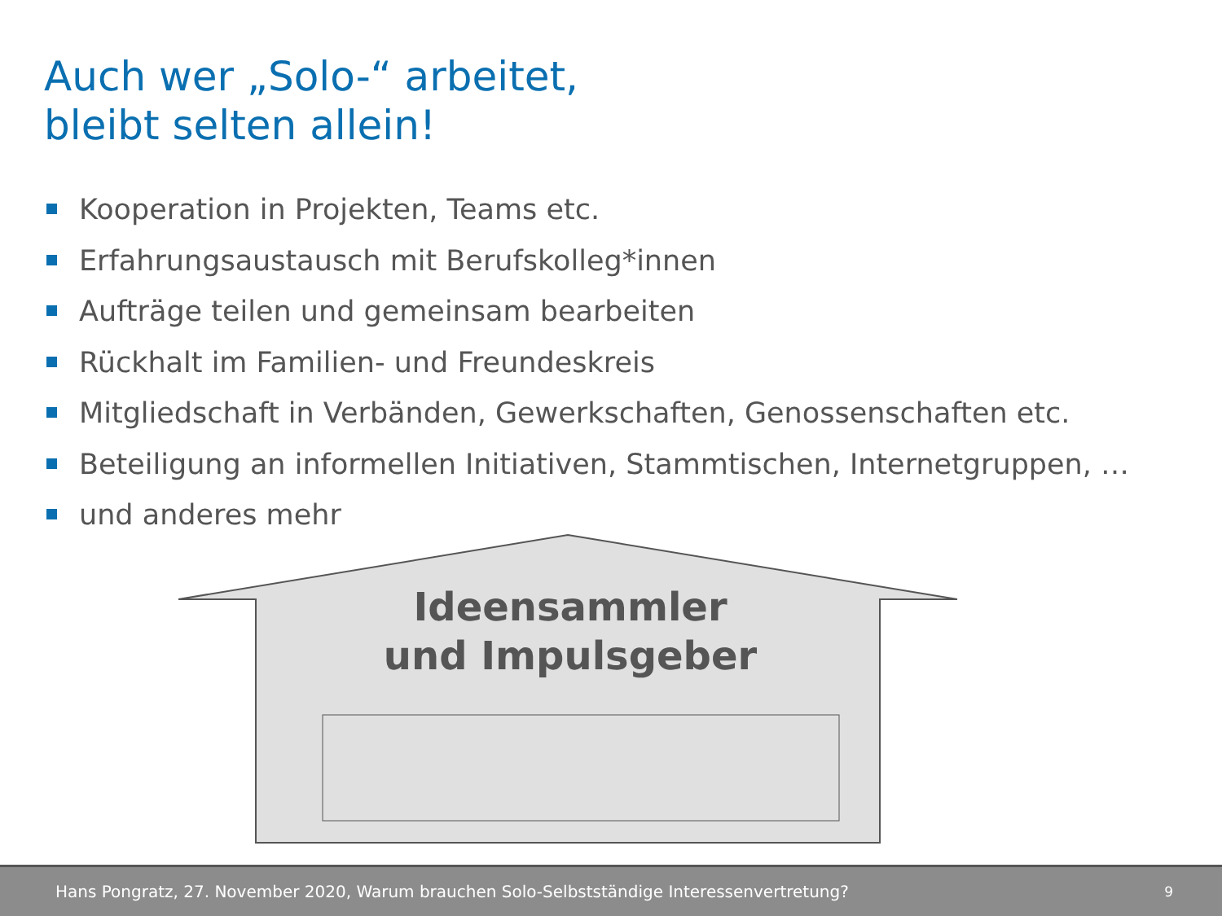Auch wer „Solo-“ arbeitet,
bleibt selten allein!
Kooperation in Projekten, Teams etc.
Erfahrungsaustausch mit Berufskolleg*innen
Aufträge teilen und gemeinsam bearbeiten
Rückhalt im Familien- und Freundeskreis
Mitgliedschaft in Verbänden, Gewerkschaften, Genossenschaften etc.
Beteiligung an informellen Initiativen, Stammtischen, Internetgruppen, …
und anderes mehr
Ideensammler
und Impulsgeber
Hans Pongratz, 27. November 2020, Warum brauchen Solo-Selbstständige Interessenvertretung? 9